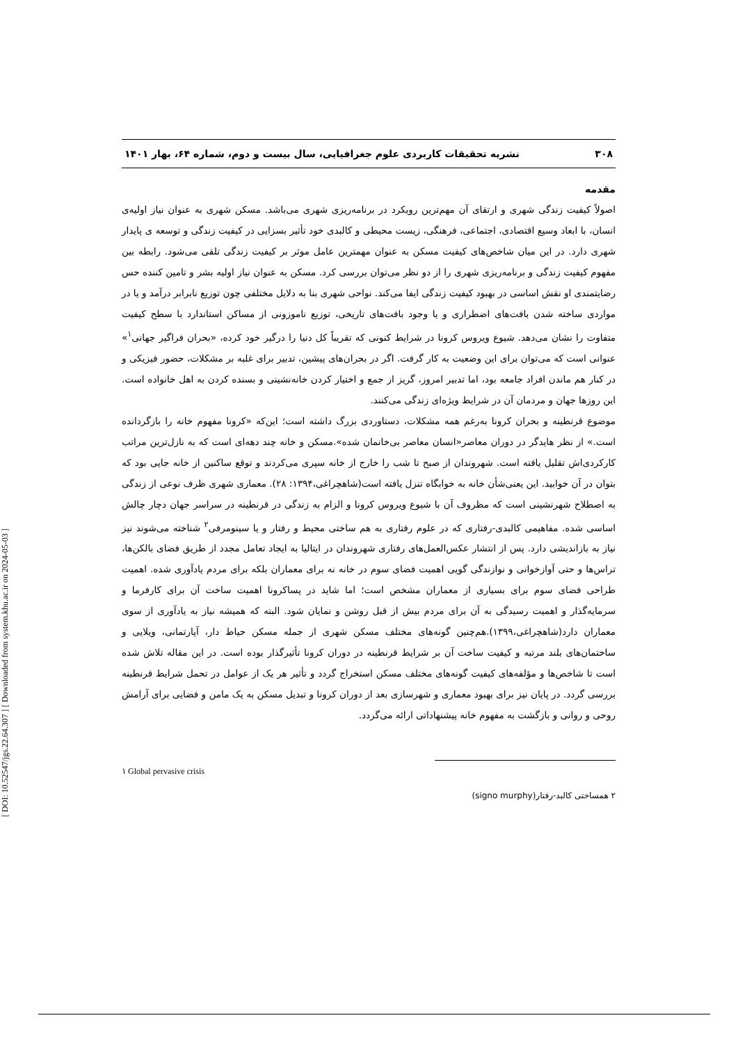[ DOI: 10.52547/jgs.22.64.307 ] [ Downloaded from system.khu.ac.ir on 2024-05-03 ]
۳۰۸ نشریه تحقیقات کاربردی علوم جغرافیایی، سال بیست و دوم، شماره ۶۴، بهار ۱۴۰۱
مقدمه
اصولاً کیفیت زندگی شهری و ارتقای آن مهم‌ترین رویکرد در برنامه‌ریزی شهری می‌باشد. مسکن شهری به عنوان نیاز اولیه‌ی انسان، با ابعاد وسیع اقتصادی، اجتماعی، فرهنگی، زیست محیطی و کالبدی خود تأثیر بسزایی در کیفیت زندگی و توسعه ی پایدار شهری دارد. در این میان شاخص‌های کیفیت مسکن به عنوان مهمترین عامل موثر بر کیفیت زندگی تلقی می‌شود. رابطه بین مفهوم کیفیت زندگی و برنامه‌ریزی شهری را از دو نظر می‌توان بررسی کرد. مسکن به عنوان نیاز اولیه بشر و تامین کننده حس رضایتمندی او نقش اساسی در بهبود کیفیت زندگی ایفا می‌کند. نواحی شهری بنا به دلایل مختلفی چون توزیع نابرابر درآمد و یا در مواردی ساخته شدن بافت‌های اضطراری و یا وجود بافت‌های تاریخی، توزیع ناموزونی از مساکن استاندارد با سطح کیفیت متفاوت را نشان می‌دهد. شیوع ویروس کرونا در شرایط کنونی که تقریباً کل دنیا را درگیر خود کرده، «بحران فراگیر جهانی<sup>۱</sup>» عنوانی است که می‌توان برای این وضعیت به کار گرفت. اگر در بحران‌های پیشین، تدبیر برای غلبه بر مشکلات، حضور فیزیکی و در کنار هم ماندن افراد جامعه بود، اما تدبیر امروز، گریز از جمع و اختیار کردن خانه‌نشینی و بسنده کردن به اهل خانواده است. این روزها جهان و مردمان آن در شرایط ویژه‌ای زندگی می‌کنند.
موضوع قرنطینه و بحران کرونا به‌رغم همه مشکلات، دستاوردی بزرگ داشته است؛ این‌که «کرونا مفهوم خانه را بازگردانده است.» از نظر هایدگر در دوران معاصر«انسان معاصر بی‌خانمان شده».مسکن و خانه چند دهه‌ای است که به نازل‌ترین مراتب کارکردی‌اش تقلیل یافته است. شهروندان از صبح تا شب را خارج از خانه سپری می‌کردند و توقع ساکنین از خانه جایی بود که بتوان در آن خوابید. این یعنی‌شأن خانه به خوابگاه تنزل یافته است(شاهچراغی،۱۳۹۴: ۲۸). معماری شهری ظرف نوعی از زندگی به اصطلاح شهرنشینی است که مظروف آن با شیوع ویروس کرونا و الزام به زندگی در قرنطینه در سراسر جهان دچار چالش اساسی شده. مفاهیمی کالبدی-رفتاری که در علوم رفتاری به هم ساختی محیط و رفتار و یا سینومرفی<sup>۲</sup> شناخته می‌شوند نیز نیاز به بازاندیشی دارد. پس از انتشار عکس‌العمل‌های رفتاری شهروندان در ایتالیا به ایجاد تعامل مجدد از طریق فضای بالکن‌ها، تراس‌ها و حتی آوازخوانی و نوازندگی گویی اهمیت فضای سوم در خانه نه برای معماران بلکه برای مردم یادآوری شده. اهمیت طراحی فضای سوم برای بسیاری از معماران مشخص است؛ اما شاید در پساکرونا اهمیت ساخت آن برای کارفرما و سرمایه‌گذار و اهمیت رسیدگی به آن برای مردم بیش از قبل روشن و نمایان شود. البته که همیشه نیاز به یادآوری از سوی معماران دارد(شاهچراغی،۱۳۹۹).هم‌چنین گونه‌های مختلف مسکن شهری از جمله مسکن حیاط دار، آپارتمانی، ویلایی و ساختمان‌های بلند مرتبه و کیفیت ساخت آن بر شرایط قرنطینه در دوران کرونا تأثیرگذار بوده است. در این مقاله تلاش شده است تا شاخص‌ها و مؤلفه‌های کیفیت گونه‌های مختلف مسکن استخراج گردد و تأثیر هر یک از عوامل در تحمل شرایط قرنطینه بررسی گردد. در پایان نیز برای بهبود معماری و شهرسازی بعد از دوران کرونا و تبدیل مسکن به یک مامن و فضایی برای آرامش روحی و روانی و بازگشت به مفهوم خانه پیشنهاداتی ارائه می‌گردد.
١ Global pervasive crisis
۲ همساختی کالبد-رفتار(signo murphy)